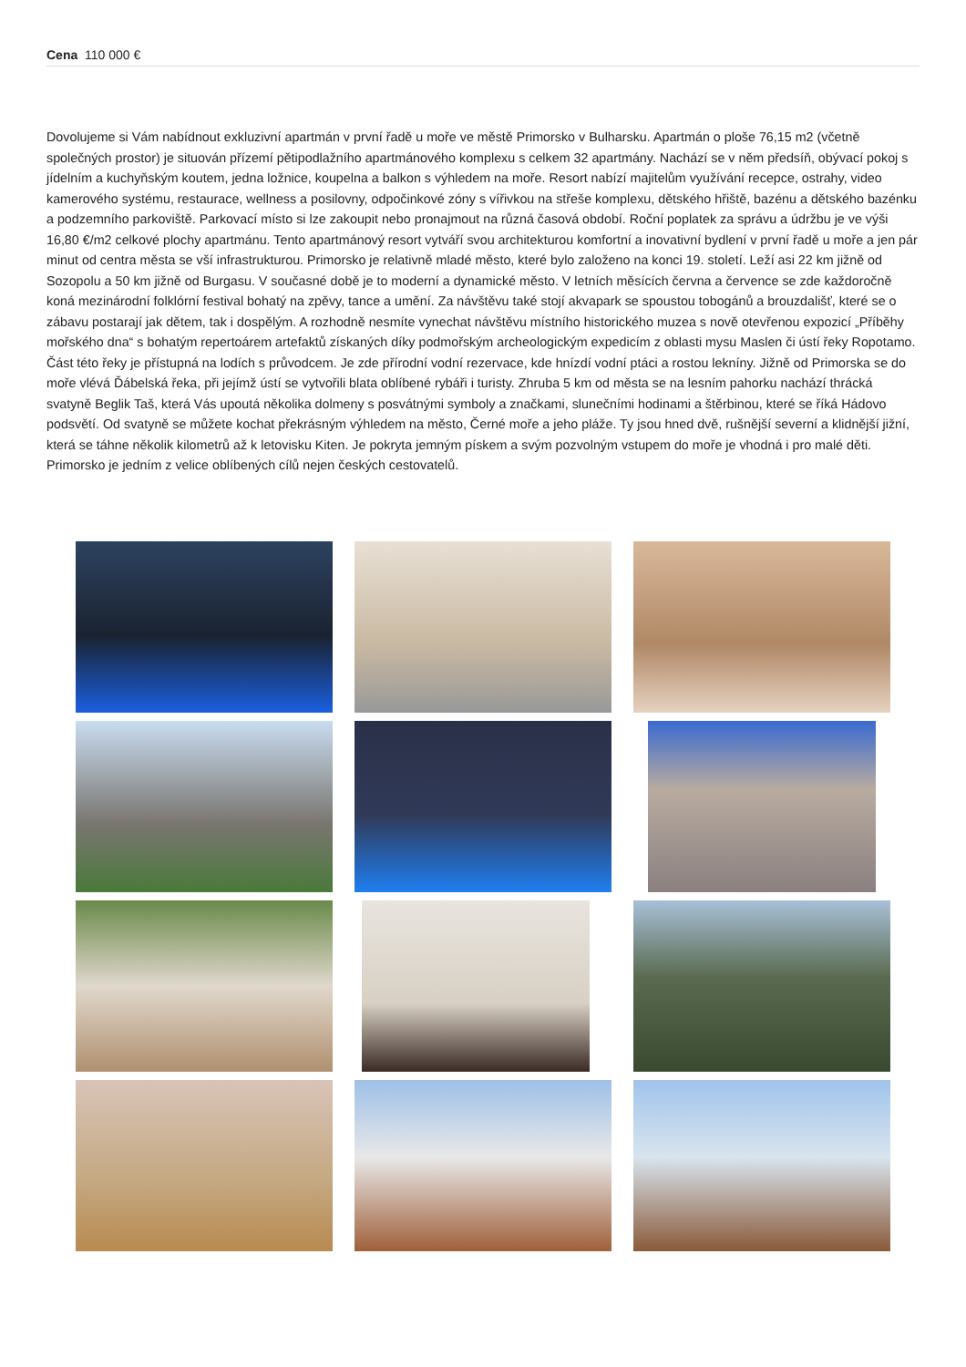Cena 110 000 €
Dovolujeme si Vám nabídnout exkluzivní apartmán v první řadě u moře ve městě Primorsko v Bulharsku. Apartmán o ploše 76,15 m2 (včetně společných prostor) je situován přízemí pětipodlažního apartmánového komplexu s celkem 32 apartmány. Nachází se v něm předsíň, obývací pokoj s jídelním a kuchyňským koutem, jedna ložnice, koupelna a balkon s výhledem na moře. Resort nabízí majitelům využívání recepce, ostrahy, video kamerového systému, restaurace, wellness a posilovny, odpočinkové zóny s vířivkou na střeše komplexu, dětského hřiště, bazénu a dětského bazénku a podzemního parkoviště. Parkovací místo si lze zakoupit nebo pronajmout na různá časová období. Roční poplatek za správu a údržbu je ve výši 16,80 €/m2 celkové plochy apartmánu. Tento apartmánový resort vytváří svou architekturou komfortní a inovativní bydlení v první řadě u moře a jen pár minut od centra města se vší infrastrukturou. Primorsko je relativně mladé město, které bylo založeno na konci 19. století. Leží asi 22 km jižně od Sozopolu a 50 km jižně od Burgasu. V současné době je to moderní a dynamické město. V letních měsících června a července se zde každoročně koná mezinárodní folklórní festival bohatý na zpěvy, tance a umění. Za návštěvu také stojí akvapark se spoustou tobogánů a brouzdališť, které se o zábavu postarají jak dětem, tak i dospělým. A rozhodně nesmíte vynechat návštěvu místního historického muzea s nově otevřenou expozicí „Příběhy mořského dna“ s bohatým repertoárem artefaktů získaných díky podmořským archeologickým expedicím z oblasti mysu Maslen či ústí řeky Ropotamo. Část této řeky je přístupná na lodích s průvodcem. Je zde přírodní vodní rezervace, kde hnízdí vodní ptáci a rostou lekníny. Jižně od Primorska se do moře vlévá Ďábelská řeka, při jejímž ústí se vytvořili blata oblíbené rybáři i turisty. Zhruba 5 km od města se na lesním pahorku nachází thrácká svatyně Beglik Taš, která Vás upoutá několika dolmeny s posvátnými symboly a značkami, slunečními hodinami a štěrbinou, které se říká Hádovo podsvětí. Od svatyně se můžete kochat překrásným výhledem na město, Černé moře a jeho pláže. Ty jsou hned dvě, rušnější severní a klidnější jižní, která se táhne několik kilometrů až k letovisku Kiten. Je pokryta jemným pískem a svým pozvolným vstupem do moře je vhodná i pro malé děti. Primorsko je jedním z velice oblíbených cílů nejen českých cestovatelů.